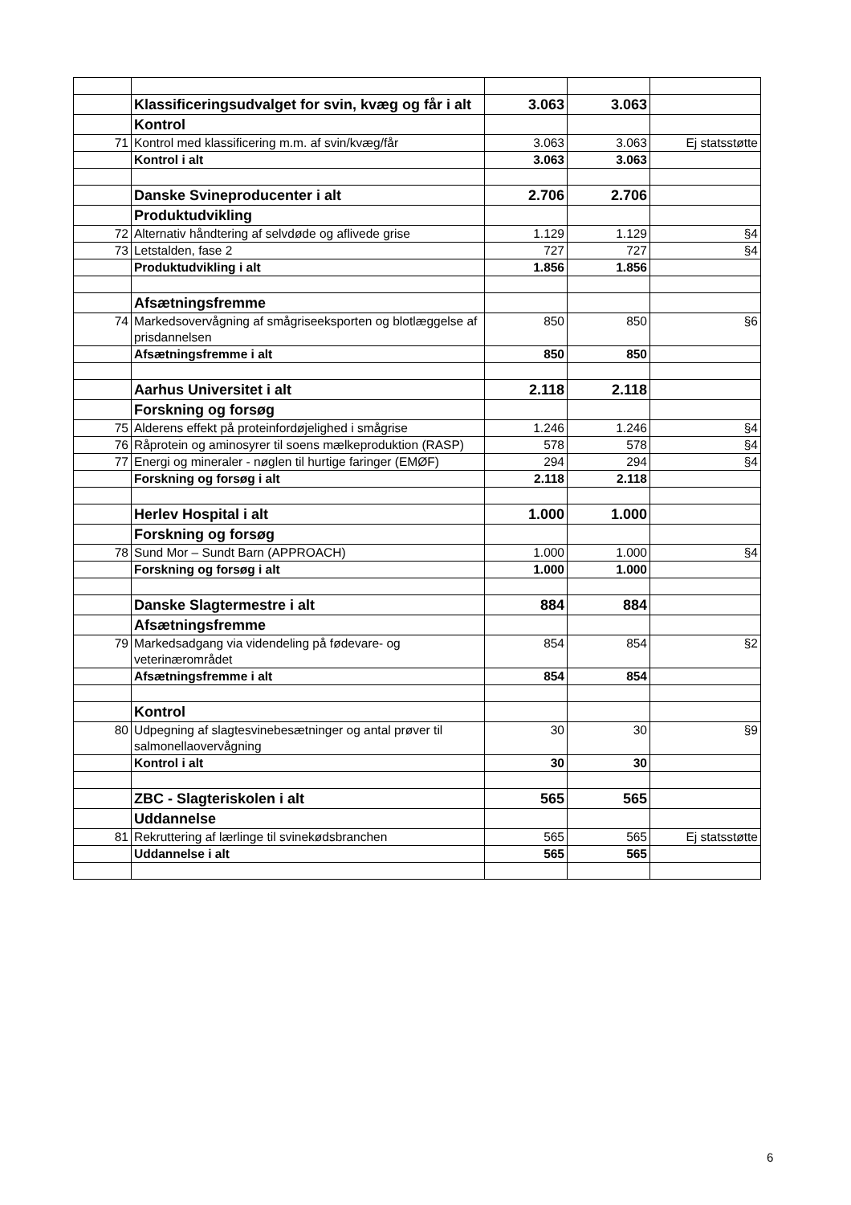| | Klassificeringsudvalget for svin, kvæg og får i alt | 3.063 | 3.063 | |
| | Kontrol | | | |
| 71 | Kontrol med klassificering m.m. af svin/kvæg/får | 3.063 | 3.063 | Ej statsstøtte |
| | Kontrol i alt | 3.063 | 3.063 | |
| | Danske Svineproducenter i alt | 2.706 | 2.706 | |
| | Produktudvikling | | | |
| 72 | Alternativ håndtering af selvdøde og aflivede grise | 1.129 | 1.129 | §4 |
| 73 | Letstalden, fase 2 | 727 | 727 | §4 |
| | Produktudvikling i alt | 1.856 | 1.856 | |
| | Afsætningsfremme | | | |
| 74 | Markedsovervågning af smågriseeksporten og blotlæggelse af prisdannelsen | 850 | 850 | §6 |
| | Afsætningsfremme i alt | 850 | 850 | |
| | Aarhus Universitet i alt | 2.118 | 2.118 | |
| | Forskning og forsøg | | | |
| 75 | Alderens effekt på proteinfordøjelighed i smågrise | 1.246 | 1.246 | §4 |
| 76 | Råprotein og aminosyrer til soens mælkeproduktion (RASP) | 578 | 578 | §4 |
| 77 | Energi og mineraler - nøglen til hurtige faringer (EMØF) | 294 | 294 | §4 |
| | Forskning og forsøg i alt | 2.118 | 2.118 | |
| | Herlev Hospital i alt | 1.000 | 1.000 | |
| | Forskning og forsøg | | | |
| 78 | Sund Mor – Sundt Barn (APPROACH) | 1.000 | 1.000 | §4 |
| | Forskning og forsøg i alt | 1.000 | 1.000 | |
| | Danske Slagtermestre i alt | 884 | 884 | |
| | Afsætningsfremme | | | |
| 79 | Markedsadgang via videndeling på fødevare- og veterinærområdet | 854 | 854 | §2 |
| | Afsætningsfremme i alt | 854 | 854 | |
| | Kontrol | | | |
| 80 | Udpegning af slagtesvinebesætninger og antal prøver til salmonellaovervågning | 30 | 30 | §9 |
| | Kontrol i alt | 30 | 30 | |
| | ZBC - Slagteriskolen i alt | 565 | 565 | |
| | Uddannelse | | | |
| 81 | Rekruttering af lærlinge til svinekødsbranchen | 565 | 565 | Ej statsstøtte |
| | Uddannelse i alt | 565 | 565 | |
6